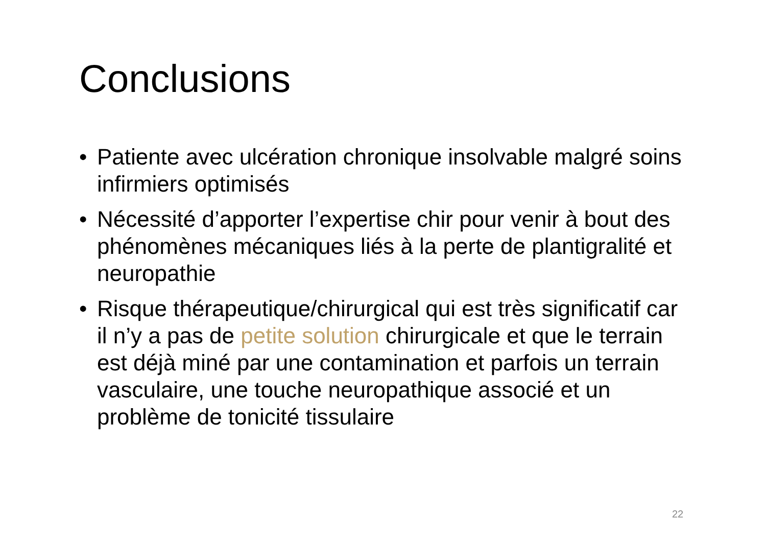Conclusions
• Patiente avec ulcération chronique insolvable malgré soins infirmiers optimisés
• Nécessité d’apporter l’expertise chir pour venir à bout des phénomènes mécaniques liés à la perte de plantigralité et neuropathie
• Risque thérapeutique/chirurgical qui est très significatif car il n’y a pas de petite solution chirurgicale et que le terrain est déjà miné par une contamination et parfois un terrain vasculaire, une touche neuropathique associé et un problème de tonicité tissulaire
22